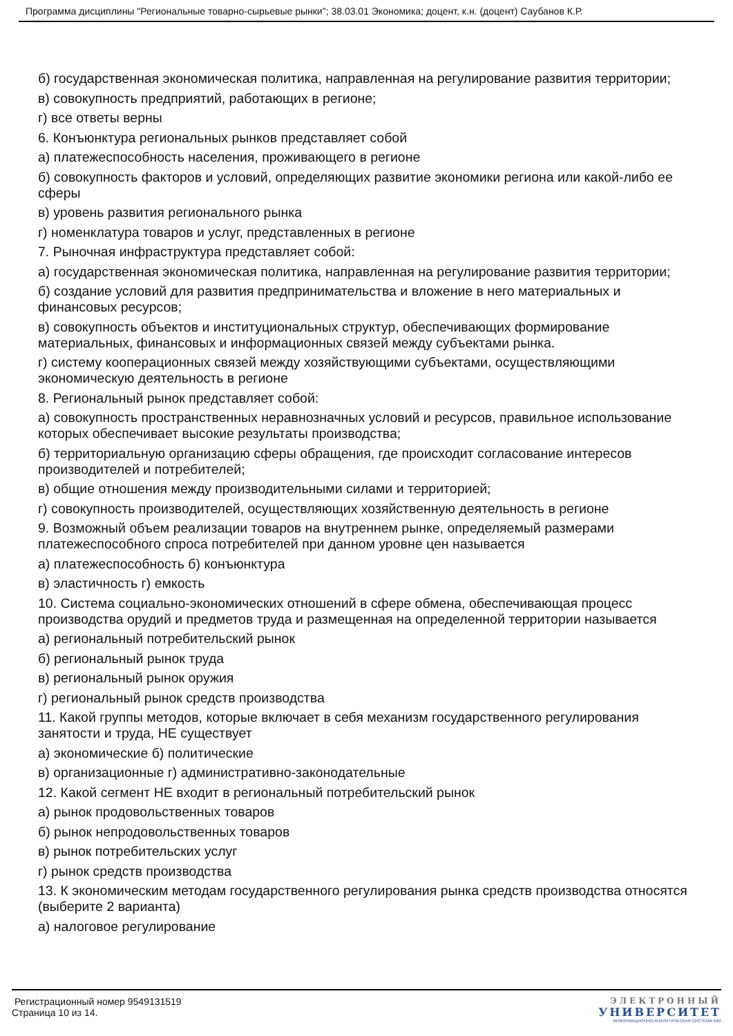Программа дисциплины "Региональные товарно-сырьевые рынки"; 38.03.01 Экономика; доцент, к.н. (доцент) Саубанов К.Р.
б) государственная экономическая политика, направленная на регулирование развития территории;
в) совокупность предприятий, работающих в регионе;
г) все ответы верны
6. Конъюнктура региональных рынков представляет собой
а) платежеспособность населения, проживающего в регионе
б) совокупность факторов и условий, определяющих развитие экономики региона или какой-либо ее сферы
в) уровень развития регионального рынка
г) номенклатура товаров и услуг, представленных в регионе
7. Рыночная инфраструктура представляет собой:
а) государственная экономическая политика, направленная на регулирование развития территории;
б) создание условий для развития предпринимательства и вложение в него материальных и финансовых ресурсов;
в) совокупность объектов и институциональных структур, обеспечивающих формирование материальных, финансовых и информационных связей между субъектами рынка.
г) систему кооперационных связей между хозяйствующими субъектами, осуществляющими экономическую деятельность в регионе
8. Региональный рынок представляет собой:
а) совокупность пространственных неравнозначных условий и ресурсов, правильное использование которых обеспечивает высокие результаты производства;
б) территориальную организацию сферы обращения, где происходит согласование интересов производителей и потребителей;
в) общие отношения между производительными силами и территорией;
г) совокупность производителей, осуществляющих хозяйственную деятельность в регионе
9. Возможный объем реализации товаров на внутреннем рынке, определяемый размерами платежеспособного спроса потребителей при данном уровне цен называется
а) платежеспособность б) конъюнктура
в) эластичность г) емкость
10. Система социально-экономических отношений в сфере обмена, обеспечивающая процесс производства орудий и предметов труда и размещенная на определенной территории называется
а) региональный потребительский рынок
б) региональный рынок труда
в) региональный рынок оружия
г) региональный рынок средств производства
11. Какой группы методов, которые включает в себя механизм государственного регулирования занятости и труда, НЕ существует
а) экономические б) политические
в) организационные г) административно-законодательные
12. Какой сегмент НЕ входит в региональный потребительский рынок
а) рынок продовольственных товаров
б) рынок непродовольственных товаров
в) рынок потребительских услуг
г) рынок средств производства
13. К экономическим методам государственного регулирования рынка средств производства относятся (выберите 2 варианта)
а) налоговое регулирование
Регистрационный номер 9549131519
Страница 10 из 14.
ЭЛЕКТРОННЫЙ
УНИВЕРСИТЕТ
ИНФОРМАЦИОННО-АНАЛИТИЧЕСКАЯ СИСТЕМА КФУ